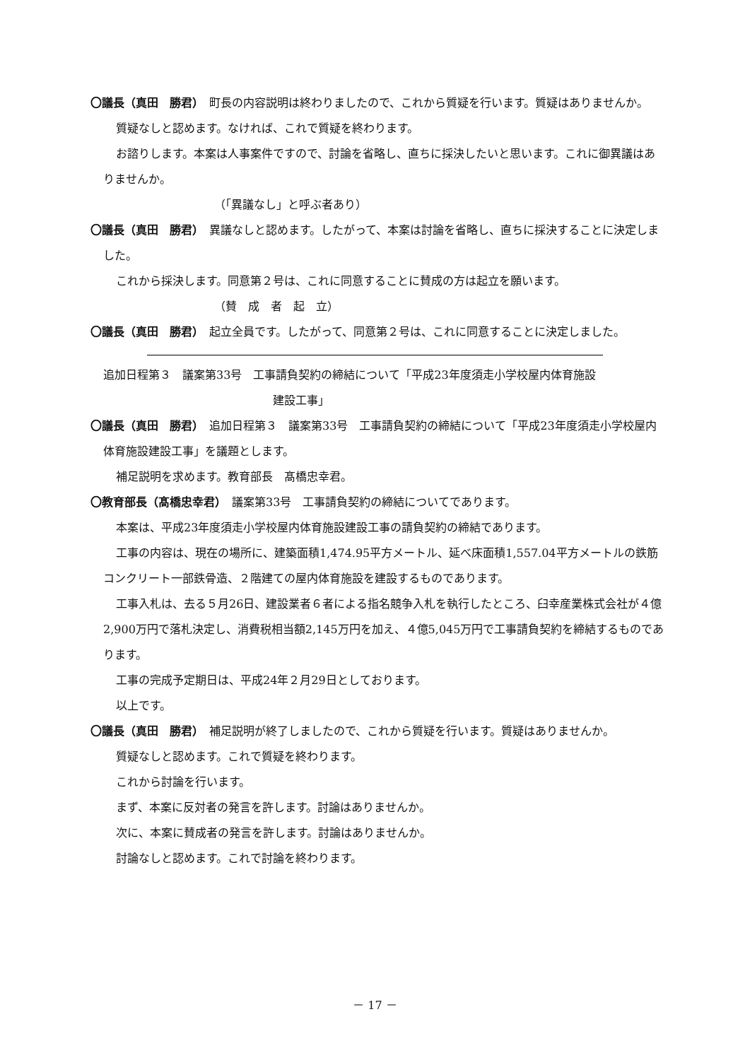〇議長（真田　勝君）　町長の内容説明は終わりましたので、これから質疑を行います。質疑はありませんか。
質疑なしと認めます。なければ、これで質疑を終わります。
お諮りします。本案は人事案件ですので、討論を省略し、直ちに採決したいと思います。これに御異議はありませんか。
（「異議なし」と呼ぶ者あり）
〇議長（真田　勝君）　異議なしと認めます。したがって、本案は討論を省略し、直ちに採決することに決定しました。
これから採決します。同意第２号は、これに同意することに賛成の方は起立を願います。
（賛　成　者　起　立）
〇議長（真田　勝君）　起立全員です。したがって、同意第２号は、これに同意することに決定しました。
追加日程第３　議案第33号　工事請負契約の締結について「平成23年度須走小学校屋内体育施設
建設工事」
〇議長（真田　勝君）　追加日程第３　議案第33号　工事請負契約の締結について「平成23年度須走小学校屋内体育施設建設工事」を議題とします。
補足説明を求めます。教育部長　髙橋忠幸君。
〇教育部長（髙橋忠幸君）　議案第33号　工事請負契約の締結についてであります。
本案は、平成23年度須走小学校屋内体育施設建設工事の請負契約の締結であります。
工事の内容は、現在の場所に、建築面積1,474.95平方メートル、延べ床面積1,557.04平方メートルの鉄筋コンクリート一部鉄骨造、２階建ての屋内体育施設を建設するものであります。
工事入札は、去る５月26日、建設業者６者による指名競争入札を執行したところ、臼幸産業株式会社が４億2,900万円で落札決定し、消費税相当額2,145万円を加え、４億5,045万円で工事請負契約を締結するものであります。
工事の完成予定期日は、平成24年２月29日としております。
以上です。
〇議長（真田　勝君）　補足説明が終了しましたので、これから質疑を行います。質疑はありませんか。
質疑なしと認めます。これで質疑を終わります。
これから討論を行います。
まず、本案に反対者の発言を許します。討論はありませんか。
次に、本案に賛成者の発言を許します。討論はありませんか。
討論なしと認めます。これで討論を終わります。
－ 17 －